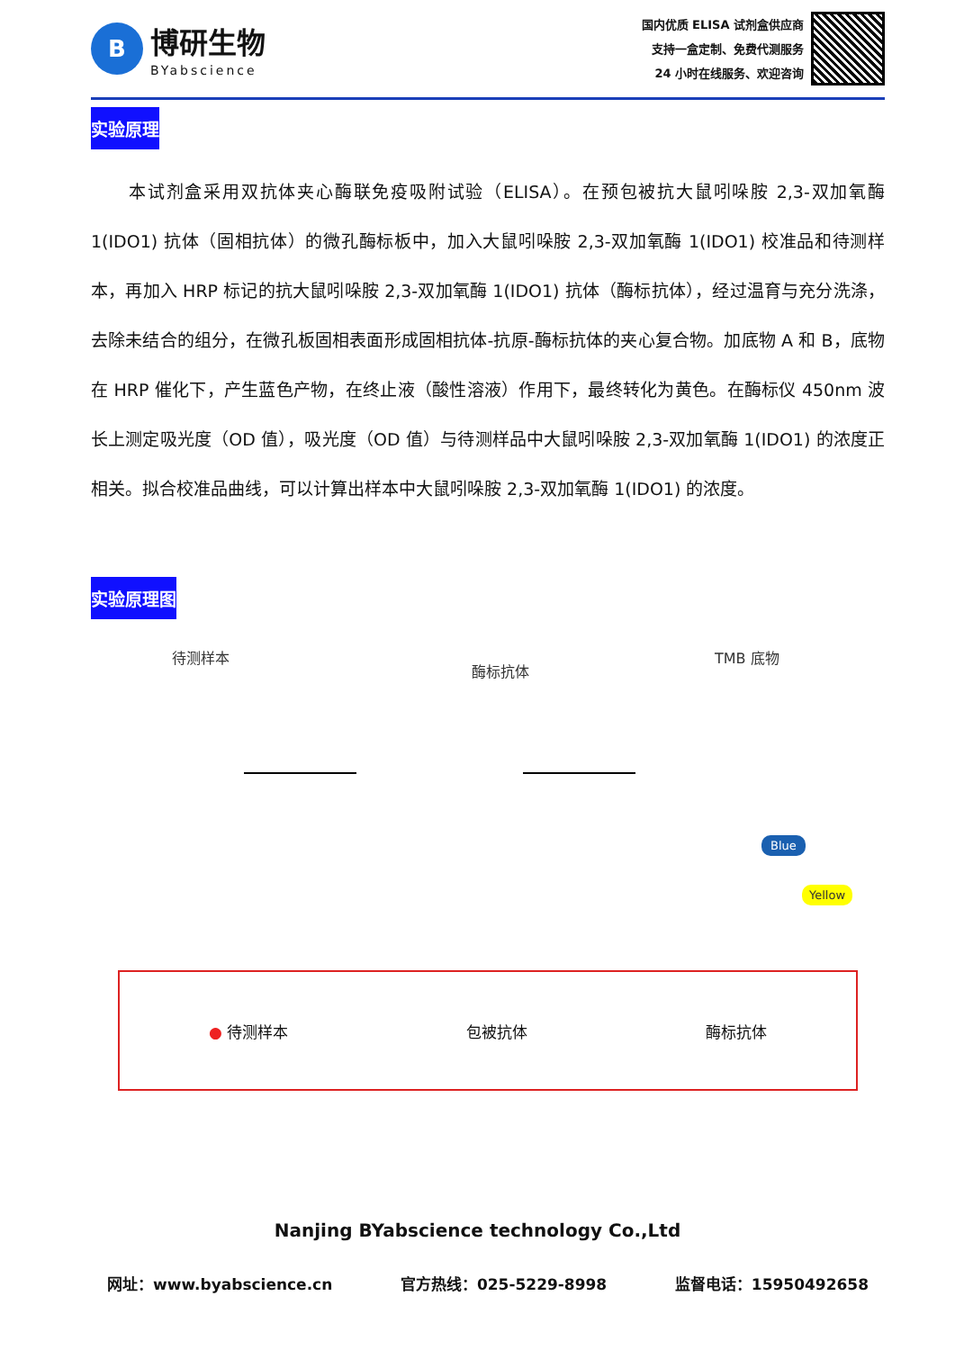B
博研生物
BYabscience
国内优质 ELISA 试剂盒供应商
支持一盒定制、免费代测服务
24 小时在线服务、欢迎咨询
实验原理
本试剂盒采用双抗体夹心酶联免疫吸附试验（ELISA）。在预包被抗大鼠吲哚胺 2,3-双加氧酶 1(IDO1) 抗体（固相抗体）的微孔酶标板中，加入大鼠吲哚胺 2,3-双加氧酶 1(IDO1) 校准品和待测样本，再加入 HRP 标记的抗大鼠吲哚胺 2,3-双加氧酶 1(IDO1) 抗体（酶标抗体），经过温育与充分洗涤，去除未结合的组分，在微孔板固相表面形成固相抗体-抗原-酶标抗体的夹心复合物。加底物 A 和 B，底物在 HRP 催化下，产生蓝色产物，在终止液（酸性溶液）作用下，最终转化为黄色。在酶标仪 450nm 波长上测定吸光度（OD 值），吸光度（OD 值）与待测样品中大鼠吲哚胺 2,3-双加氧酶 1(IDO1) 的浓度正相关。拟合校准品曲线，可以计算出样本中大鼠吲哚胺 2,3-双加氧酶 1(IDO1) 的浓度。
实验原理图
待测样本
酶标抗体
TMB 底物
Blue
Yellow
● 待测样本 包被抗体 酶标抗体
Nanjing BYabscience technology Co.,Ltd
网址：www.byabscience.cn 官方热线：025-5229-8998 监督电话：15950492658